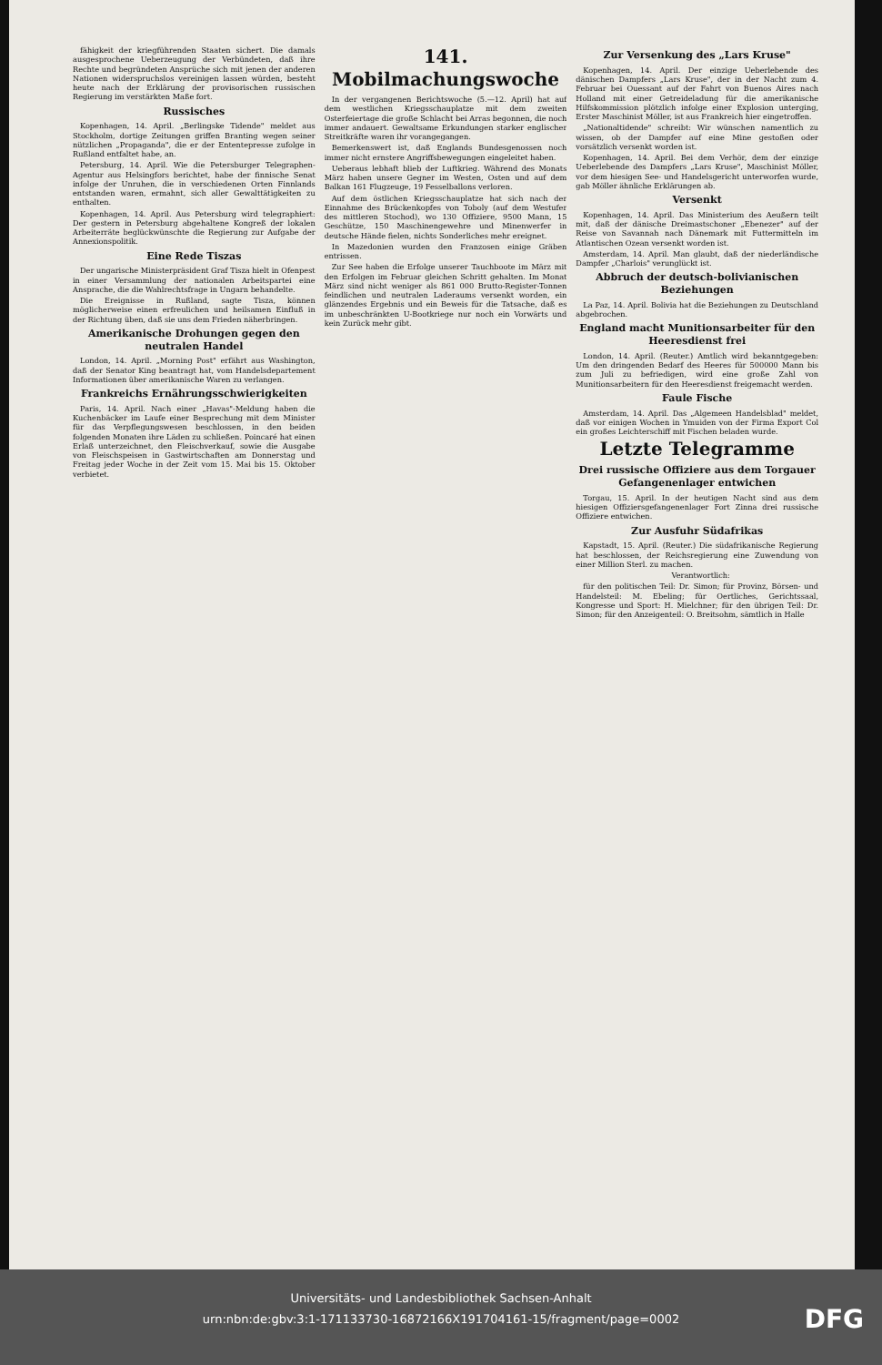fähigkeit der kriegführenden Staaten sichert. Die damals ausgesprochene Ueberzeugung der Verbündeten, daß ihre Rechte und begründeten Ansprüche sich mit jenen der anderen Nationen widerspruchslos vereinigen lassen würden, besteht heute nach der Erklärung der provisorischen russischen Regierung im verstärkten Maße fort.
Russisches
Kopenhagen, 14. April. „Berlingske Tidende" meldet aus Stockholm, dortige Zeitungen griffen Branting wegen seiner nützlichen „Propaganda", die er der Ententepresse zufolge in Rußland entfaltet habe, an.
Petersburg, 14. April. Wie die Petersburger Telegraphen-Agentur aus Helsingfors berichtet, habe der finnische Senat infolge der Unruhen, die in verschiedenen Orten Finnlands entstanden waren, ermahnt, sich aller Gewalttätigkeiten zu enthalten.
Kopenhagen, 14. April. Aus Petersburg wird telegraphiert: Der gestern in Petersburg abgehaltene Kongreß der lokalen Arbeiterräte beglückwünschte die Regierung zur Aufgabe der Annexionspolitik.
Eine Rede Tiszas
Der ungarische Ministerpräsident Graf Tisza hielt in Ofenpest in einer Versammlung der nationalen Arbeitspartei eine Ansprache, die die Wahlrechtsfrage in Ungarn behandelte.
Die Ereignisse in Rußland, sagte Tisza, können möglicherweise einen erfreulichen und heilsamen Einfluß in der Richtung üben, daß sie uns dem Frieden näherbringen.
Amerikanische Drohungen gegen den neutralen Handel
London, 14. April. „Morning Post" erfährt aus Washington, daß der Senator King beantragt hat, vom Handelsdepartement Informationen über amerikanische Waren zu verlangen.
Frankreichs Ernährungsschwierigkeiten
Paris, 14. April. Nach einer „Havas"-Meldung haben die Kuchenbäcker im Laufe einer Besprechung mit dem Minister für das Verpflegungswesen beschlossen, in den beiden folgenden Monaten ihre Läden zu schließen. Poincaré hat einen Erlaß unterzeichnet, den Fleischverkauf, sowie die Ausgabe von Fleischspeisen in Gastwirtschaften am Donnerstag und Freitag jeder Woche in der Zeit vom 15. Mai bis 15. Oktober verbietet.
141. Mobilmachungswoche
In der vergangenen Berichtswoche (5.—12. April) hat auf dem westlichen Kriegsschauplatze mit dem zweiten Osterfeiertage die große Schlacht bei Arras begonnen, die noch immer andauert. Gewaltsame Erkundungen starker englischer Streitkräfte waren ihr vorangegangen.
Bemerkenswert ist, daß Englands Bundesgenossen noch immer nicht ernstere Angriffsbewegungen eingeleitet haben.
Ueberaus lebhaft blieb der Luftkrieg. Während des Monats März haben unsere Gegner im Westen, Osten und auf dem Balkan 161 Flugzeuge, 19 Fesselballons verloren.
Auf dem östlichen Kriegsschauplatze hat sich nach der Einnahme des Brückenkopfes von Toboly (auf dem Westufer des mittleren Stochod), wo 130 Offiziere, 9500 Mann, 15 Geschütze, 150 Maschinengewehre und Minenwerfer in deutsche Hände fielen, nichts Sonderliches mehr ereignet.
In Mazedonien wurden den Franzosen einige Gräben entrissen.
Zur See haben die Erfolge unserer Tauchboote im März mit den Erfolgen im Februar gleichen Schritt gehalten. Im Monat März sind nicht weniger als 861 000 Brutto-Register-Tonnen feindlichen und neutralen Laderaums versenkt worden, ein glänzendes Ergebnis und ein Beweis für die Tatsache, daß es im unbeschränkten U-Bootkriege nur noch ein Vorwärts und kein Zurück mehr gibt.
Zur Versenkung des „Lars Kruse"
Kopenhagen, 14. April. Der einzige Ueberlebende des dänischen Dampfers „Lars Kruse", der in der Nacht zum 4. Februar bei Ouessant auf der Fahrt von Buenos Aires nach Holland mit einer Getreideladung für die amerikanische Hilfskommission plötzlich infolge einer Explosion unterging, Erster Maschinist Möller, ist aus Frankreich hier eingetroffen.
„Nationaltidende" schreibt: Wir wünschen namentlich zu wissen, ob der Dampfer auf eine Mine gestoßen oder vorsätzlich versenkt worden ist.
Kopenhagen, 14. April. Bei dem Verhör, dem der einzige Ueberlebende des Dampfers „Lars Kruse", Maschinist Möller, vor dem hiesigen See- und Handelsgericht unterworfen wurde, gab Möller ähnliche Erklärungen ab.
Versenkt
Kopenhagen, 14. April. Das Ministerium des Aeußern teilt mit, daß der dänische Dreimastschoner „Ebenezer" auf der Reise von Savannah nach Dänemark mit Futtermitteln im Atlantischen Ozean versenkt worden ist.
Amsterdam, 14. April. Man glaubt, daß der niederländische Dampfer „Charlois" verunglückt ist.
Abbruch der deutsch-bolivianischen Beziehungen
La Paz, 14. April. Bolivia hat die Beziehungen zu Deutschland abgebrochen.
England macht Munitionsarbeiter für den Heeresdienst frei
London, 14. April. (Reuter.) Amtlich wird bekanntgegeben: Um den dringenden Bedarf des Heeres für 500000 Mann bis zum Juli zu befriedigen, wird eine große Zahl von Munitionsarbeitern für den Heeresdienst freigemacht werden.
Faule Fische
Amsterdam, 14. April. Das „Algemeen Handelsblad" meldet, daß vor einigen Wochen in Ymuiden von der Firma Export Col ein großes Leichterschiff mit Fischen beladen wurde.
Letzte Telegramme
Drei russische Offiziere aus dem Torgauer Gefangenenlager entwichen
Torgau, 15. April. In der heutigen Nacht sind aus dem hiesigen Offiziersgefangenenlager Fort Zinna drei russische Offiziere entwichen.
Zur Ausfuhr Südafrikas
Kapstadt, 15. April. (Reuter.) Die südafrikanische Regierung hat beschlossen, der Reichsregierung eine Zuwendung von einer Million Sterl. zu machen.
Verantwortlich:
für den politischen Teil: Dr. Simon; für Provinz, Börsen- und Handelsteil: M. Ebeling; für Oertliches, Gerichtssaal, Kongresse und Sport: H. Mielchner; für den übrigen Teil: Dr. Simon; für den Anzeigenteil: O. Breitsohm, sämtlich in Halle
Universitäts- und Landesbibliothek Sachsen-Anhalt
urn:nbn:de:gbv:3:1-171133730-16872166X191704161-15/fragment/page=0002
DFG